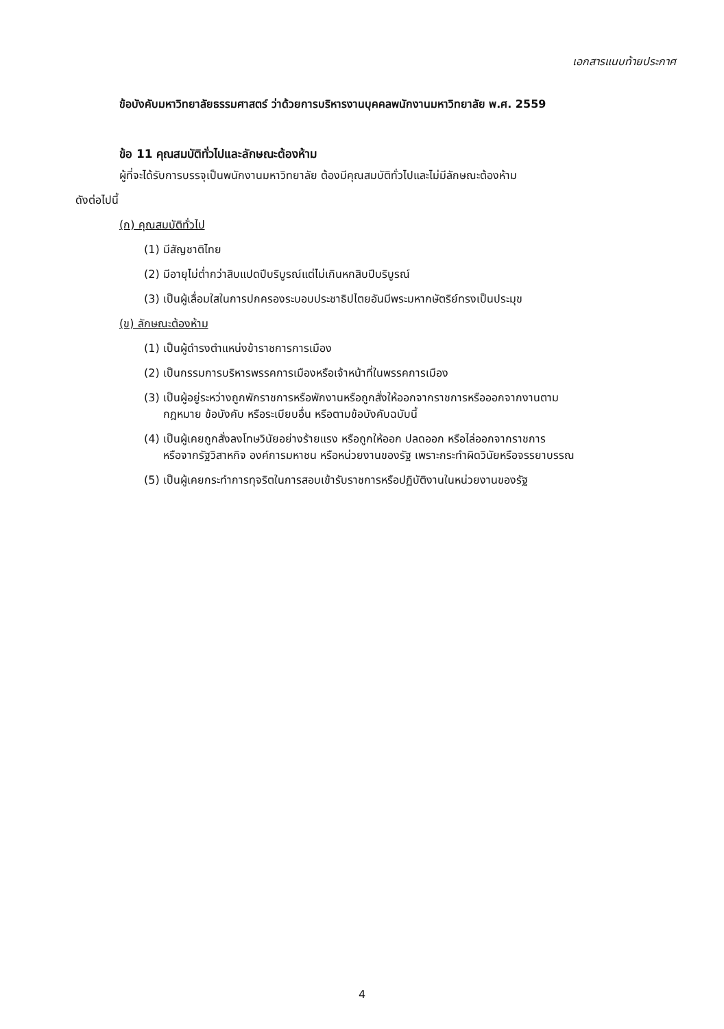เอกสารแนบท้ายประกาศ
ข้อบังคับมหาวิทยาลัยธรรมศาสตร์ ว่าด้วยการบริหารงานบุคคลพนักงานมหาวิทยาลัย พ.ศ. 2559
ข้อ 11 คุณสมบัติทั่วไปและลักษณะต้องห้าม
ผู้ที่จะได้รับการบรรจุเป็นพนักงานมหาวิทยาลัย ต้องมีคุณสมบัติทั่วไปและไม่มีลักษณะต้องห้าม
ดังต่อไปนี้
(ก) คุณสมบัติทั่วไป
(1) มีสัญชาติไทย
(2) มีอายุไม่ต่ำกว่าสิบแปดปีบริบูรณ์แต่ไม่เกินหกสิบปีบริบูรณ์
(3) เป็นผู้เลื่อมใสในการปกครองระบอบประชาธิปไตยอันมีพระมหากษัตริย์ทรงเป็นประมุข
(ข) ลักษณะต้องห้าม
(1) เป็นผู้ดำรงตำแหน่งข้าราชการการเมือง
(2) เป็นกรรมการบริหารพรรคการเมืองหรือเจ้าหน้าที่ในพรรคการเมือง
(3) เป็นผู้อยู่ระหว่างถูกพักราชการหรือพักงานหรือถูกสั่งให้ออกจากราชการหรือออกจากงานตาม
กฎหมาย ข้อบังคับ หรือระเบียบอื่น หรือตามข้อบังคับฉบับนี้
(4) เป็นผู้เคยถูกสั่งลงโทษวินัยอย่างร้ายแรง หรือถูกให้ออก ปลดออก หรือไล่ออกจากราชการ
หรือจากรัฐวิสาหกิจ องค์การมหาชน หรือหน่วยงานของรัฐ เพราะกระทำผิดวินัยหรือจรรยาบรรณ
(5) เป็นผู้เคยกระทำการทุจริตในการสอบเข้ารับราชการหรือปฏิบัติงานในหน่วยงานของรัฐ
4